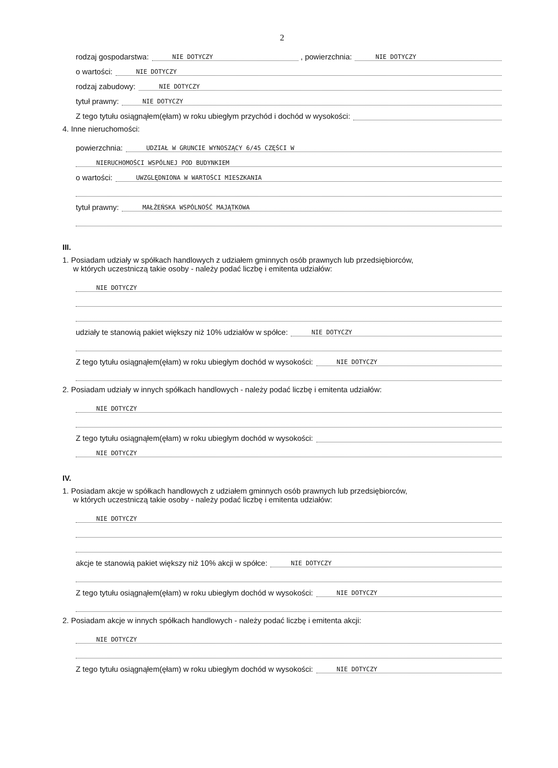2
rodzaj gospodarstwa: NIE DOTYCZY , powierzchnia: NIE DOTYCZY
o wartości: NIE DOTYCZY
rodzaj zabudowy: NIE DOTYCZY
tytuł prawny: NIE DOTYCZY
Z tego tytułu osiągnąłem(ęłam) w roku ubiegłym przychód i dochód w wysokości:
4. Inne nieruchomości:
powierzchnia: UDZIAŁ W GRUNCIE WYNOSZĄCY 6/45 CZĘŚCI W
NIERUCHOMOŚCI WSPÓLNEJ POD BUDYNKIEM
o wartości: UWZGLĘDNIONA W WARTOŚCI MIESZKANIA
tytuł prawny: MAŁŻEŃSKA WSPÓLNOŚĆ MAJĄTKOWA
III.
1. Posiadam udziały w spółkach handlowych z udziałem gminnych osób prawnych lub przedsiębiorców,
w których uczestniczą takie osoby - należy podać liczbę i emitenta udziałów:
NIE DOTYCZY
udziały te stanowią pakiet większy niż 10% udziałów w spółce: NIE DOTYCZY
Z tego tytułu osiągnąłem(ęłam) w roku ubiegłym dochód w wysokości: NIE DOTYCZY
2. Posiadam udziały w innych spółkach handlowych - należy podać liczbę i emitenta udziałów:
NIE DOTYCZY
Z tego tytułu osiągnąłem(ęłam) w roku ubiegłym dochód w wysokości:
NIE DOTYCZY
IV.
1. Posiadam akcje w spółkach handlowych z udziałem gminnych osób prawnych lub przedsiębiorców,
w których uczestniczą takie osoby - należy podać liczbę i emitenta udziałów:
NIE DOTYCZY
akcje te stanowią pakiet większy niż 10% akcji w spółce: NIE DOTYCZY
Z tego tytułu osiągnąłem(ęłam) w roku ubiegłym dochód w wysokości: NIE DOTYCZY
2. Posiadam akcje w innych spółkach handlowych - należy podać liczbę i emitenta akcji:
NIE DOTYCZY
Z tego tytułu osiągnąłem(ęłam) w roku ubiegłym dochód w wysokości: NIE DOTYCZY